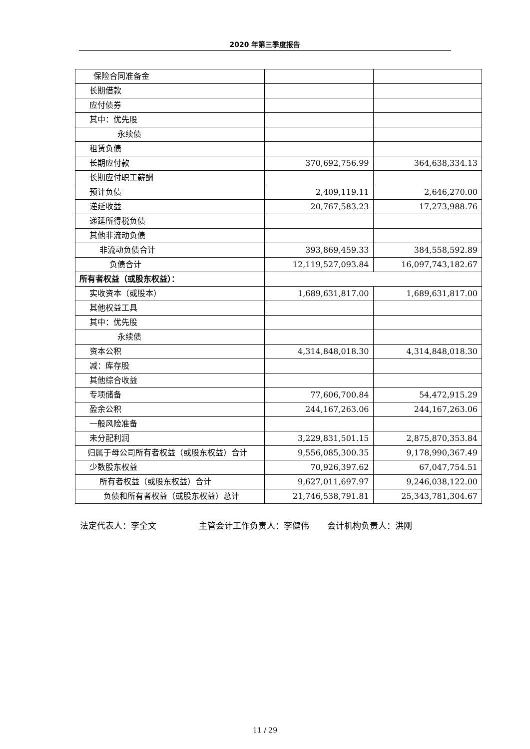2020 年第三季度报告
| 保险合同准备金 | | |
| 长期借款 | | |
| 应付债券 | | |
| 其中：优先股 | | |
| 永续债 | | |
| 租赁负债 | | |
| 长期应付款 | 370,692,756.99 | 364,638,334.13 |
| 长期应付职工薪酬 | | |
| 预计负债 | 2,409,119.11 | 2,646,270.00 |
| 递延收益 | 20,767,583.23 | 17,273,988.76 |
| 递延所得税负债 | | |
| 其他非流动负债 | | |
| 非流动负债合计 | 393,869,459.33 | 384,558,592.89 |
| 负债合计 | 12,119,527,093.84 | 16,097,743,182.67 |
| 所有者权益（或股东权益）： | | |
| 实收资本（或股本） | 1,689,631,817.00 | 1,689,631,817.00 |
| 其他权益工具 | | |
| 其中：优先股 | | |
| 永续债 | | |
| 资本公积 | 4,314,848,018.30 | 4,314,848,018.30 |
| 减：库存股 | | |
| 其他综合收益 | | |
| 专项储备 | 77,606,700.84 | 54,472,915.29 |
| 盈余公积 | 244,167,263.06 | 244,167,263.06 |
| 一般风险准备 | | |
| 未分配利润 | 3,229,831,501.15 | 2,875,870,353.84 |
| 归属于母公司所有者权益（或股东权益）合计 | 9,556,085,300.35 | 9,178,990,367.49 |
| 少数股东权益 | 70,926,397.62 | 67,047,754.51 |
| 所有者权益（或股东权益）合计 | 9,627,011,697.97 | 9,246,038,122.00 |
| 负债和所有者权益（或股东权益）总计 | 21,746,538,791.81 | 25,343,781,304.67 |
法定代表人：李全文 主管会计工作负责人：李健伟 会计机构负责人：洪刚
11 / 29